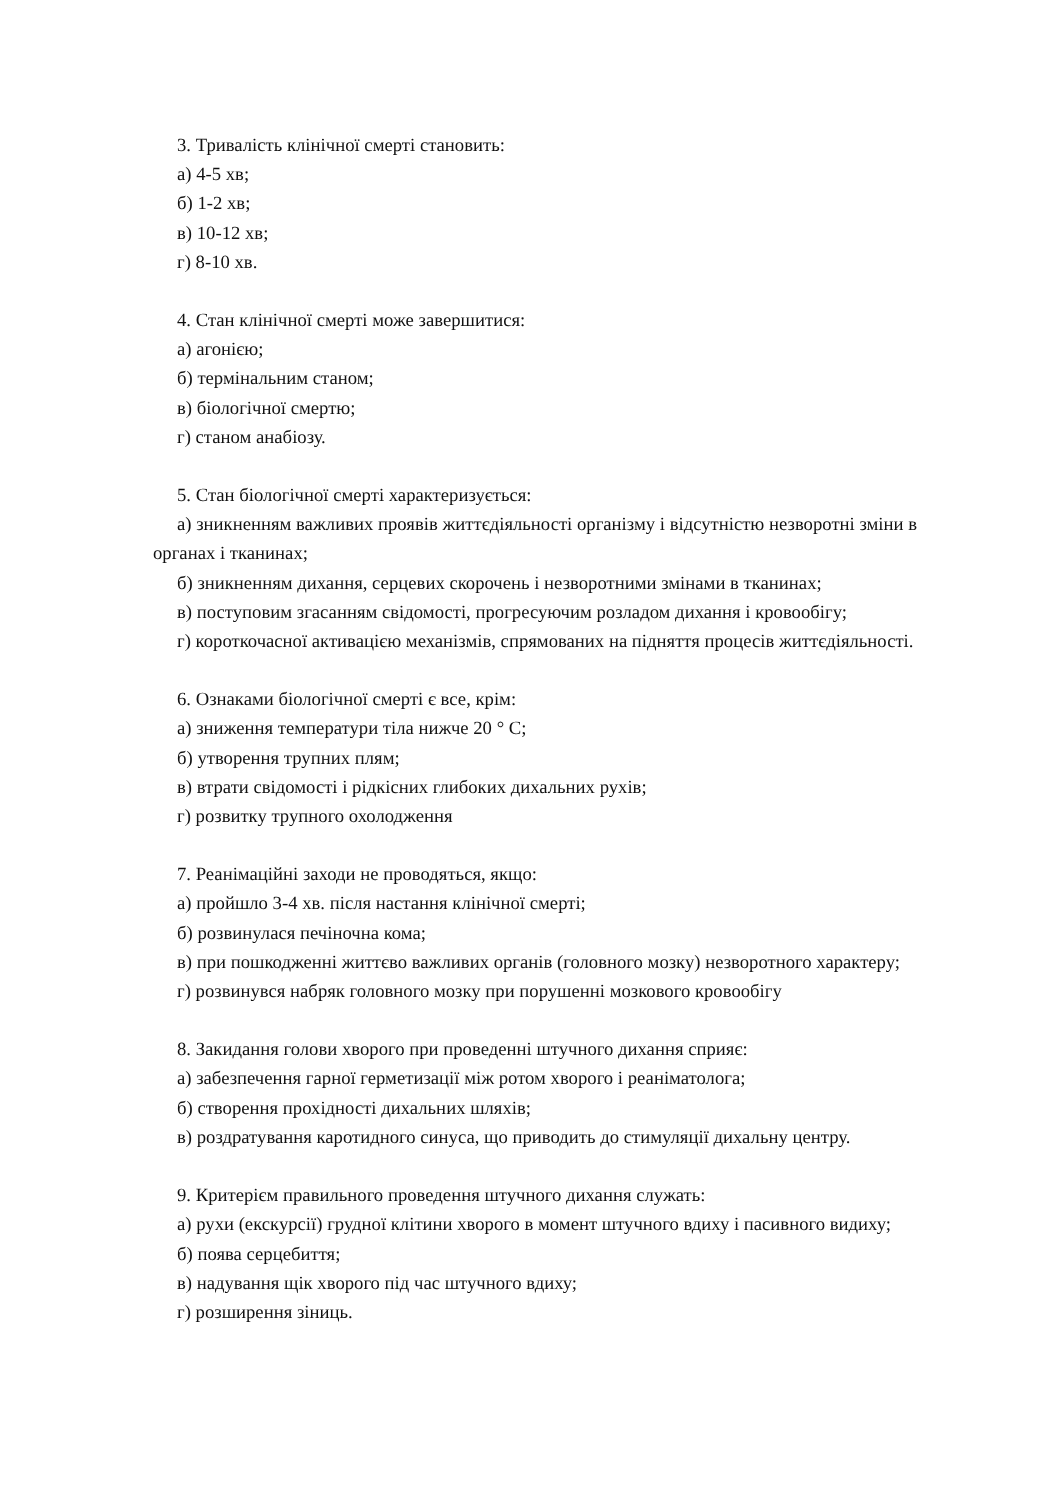3. Тривалість клінічної смерті становить:
а) 4-5 хв;
б) 1-2 хв;
в) 10-12 хв;
г) 8-10 хв.
4. Стан клінічної смерті може завершитися:
а) агонією;
б) термінальним станом;
в) біологічної смертю;
г) станом анабіозу.
5. Стан біологічної смерті характеризується:
а) зникненням важливих проявів життєдіяльності організму і відсутністю незворотні зміни в органах і тканинах;
б) зникненням дихання, серцевих скорочень і незворотними змінами в тканинах;
в) поступовим згасанням свідомості, прогресуючим розладом дихання і кровообігу;
г) короткочасної активацією механізмів, спрямованих на підняття процесів життєдіяльності.
6. Ознаками біологічної смерті є все, крім:
а) зниження температури тіла нижче 20 ° С;
б) утворення трупних плям;
в) втрати свідомості і рідкісних глибоких дихальних рухів;
г) розвитку трупного охолодження
7. Реанімаційні заходи не проводяться, якщо:
а) пройшло 3-4 хв. після настання клінічної смерті;
б) розвинулася печіночна кома;
в) при пошкодженні життєво важливих органів (головного мозку) незворотного характеру;
г) розвинувся набряк головного мозку при порушенні мозкового кровообігу
8. Закидання голови хворого при проведенні штучного дихання сприяє:
а) забезпечення гарної герметизації між ротом хворого і реаніматолога;
б) створення прохідності дихальних шляхів;
в) роздратування каротидного синуса, що приводить до стимуляції дихальну центру.
9. Критерієм правильного проведення штучного дихання служать:
а) рухи (екскурсії) грудної клітини хворого в момент штучного вдиху і пасивного видиху;
б) поява серцебиття;
в) надування щік хворого під час штучного вдиху;
г) розширення зіниць.